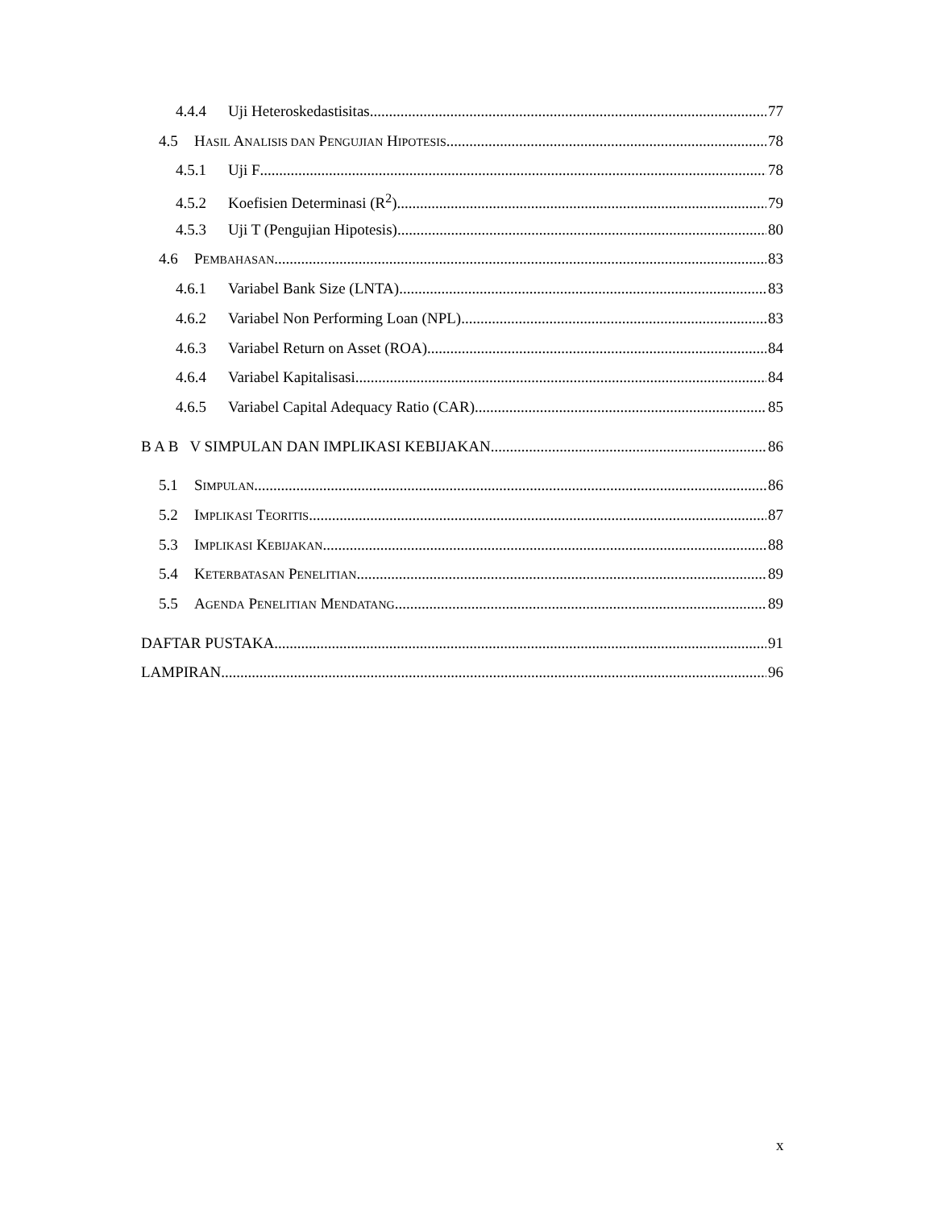4.4.4 Uji Heteroskedastisitas 77
4.5 HASIL ANALISIS DAN PENGUJIAN HIPOTESIS 78
4.5.1 Uji F 78
4.5.2 Koefisien Determinasi (R<sup>2</sup>) 79
4.5.3 Uji T (Pengujian Hipotesis) 80
4.6 PEMBAHASAN 83
4.6.1 Variabel Bank Size (LNTA) 83
4.6.2 Variabel Non Performing Loan (NPL) 83
4.6.3 Variabel Return on Asset (ROA) 84
4.6.4 Variabel Kapitalisasi 84
4.6.5 Variabel Capital Adequacy Ratio (CAR) 85
B A B V SIMPULAN DAN IMPLIKASI KEBIJAKAN 86
5.1 SIMPULAN 86
5.2 IMPLIKASI TEORITIS 87
5.3 IMPLIKASI KEBIJAKAN 88
5.4 KETERBATASAN PENELITIAN 89
5.5 AGENDA PENELITIAN MENDATANG 89
DAFTAR PUSTAKA 91
LAMPIRAN 96
x